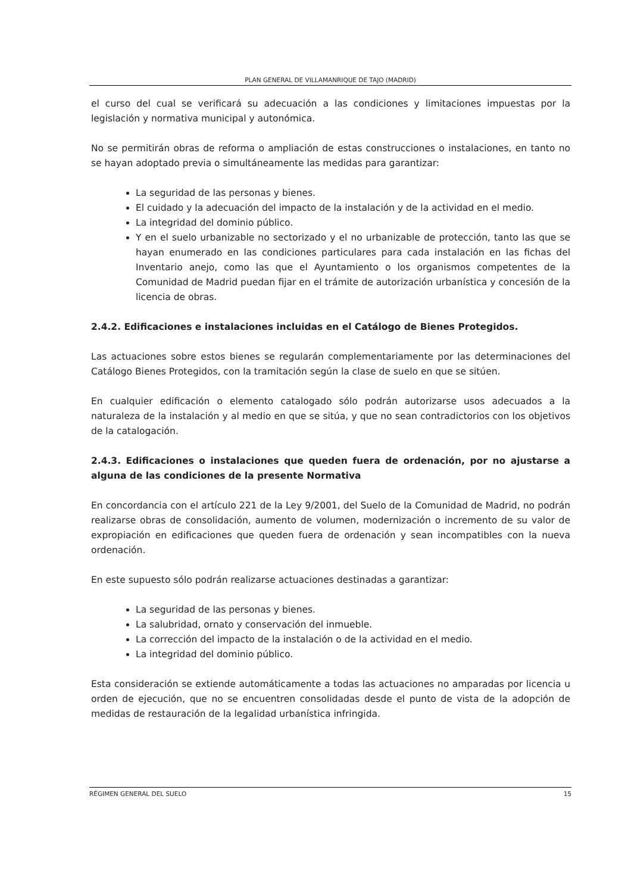PLAN GENERAL DE VILLAMANRIQUE DE TAJO (MADRID)
el curso del cual se verificará su adecuación a las condiciones y limitaciones impuestas por la legislación y normativa municipal y autonómica.
No se permitirán obras de reforma o ampliación de estas construcciones o instalaciones, en tanto no se hayan adoptado previa o simultáneamente las medidas para garantizar:
La seguridad de las personas y bienes.
El cuidado y la adecuación del impacto de la instalación y de la actividad en el medio.
La integridad del dominio público.
Y en el suelo urbanizable no sectorizado y el no urbanizable de protección, tanto las que se hayan enumerado en las condiciones particulares para cada instalación en las fichas del Inventario anejo, como las que el Ayuntamiento o los organismos competentes de la Comunidad de Madrid puedan fijar en el trámite de autorización urbanística y concesión de la licencia de obras.
2.4.2. Edificaciones e instalaciones incluidas en el Catálogo de Bienes Protegidos.
Las actuaciones sobre estos bienes se regularán complementariamente por las determinaciones del Catálogo Bienes Protegidos, con la tramitación según la clase de suelo en que se sitúen.
En cualquier edificación o elemento catalogado sólo podrán autorizarse usos adecuados a la naturaleza de la instalación y al medio en que se sitúa, y que no sean contradictorios con los objetivos de la catalogación.
2.4.3. Edificaciones o instalaciones que queden fuera de ordenación, por no ajustarse a alguna de las condiciones de la presente Normativa
En concordancia con el artículo 221 de la Ley 9/2001, del Suelo de la Comunidad de Madrid, no podrán realizarse obras de consolidación, aumento de volumen, modernización o incremento de su valor de expropiación en edificaciones que queden fuera de ordenación y sean incompatibles con la nueva ordenación.
En este supuesto sólo podrán realizarse actuaciones destinadas a garantizar:
La seguridad de las personas y bienes.
La salubridad, ornato y conservación del inmueble.
La corrección del impacto de la instalación o de la actividad en el medio.
La integridad del dominio público.
Esta consideración se extiende automáticamente a todas las actuaciones no amparadas por licencia u orden de ejecución, que no se encuentren consolidadas desde el punto de vista de la adopción de medidas de restauración de la legalidad urbanística infringida.
RÉGIMEN GENERAL DEL SUELO 15